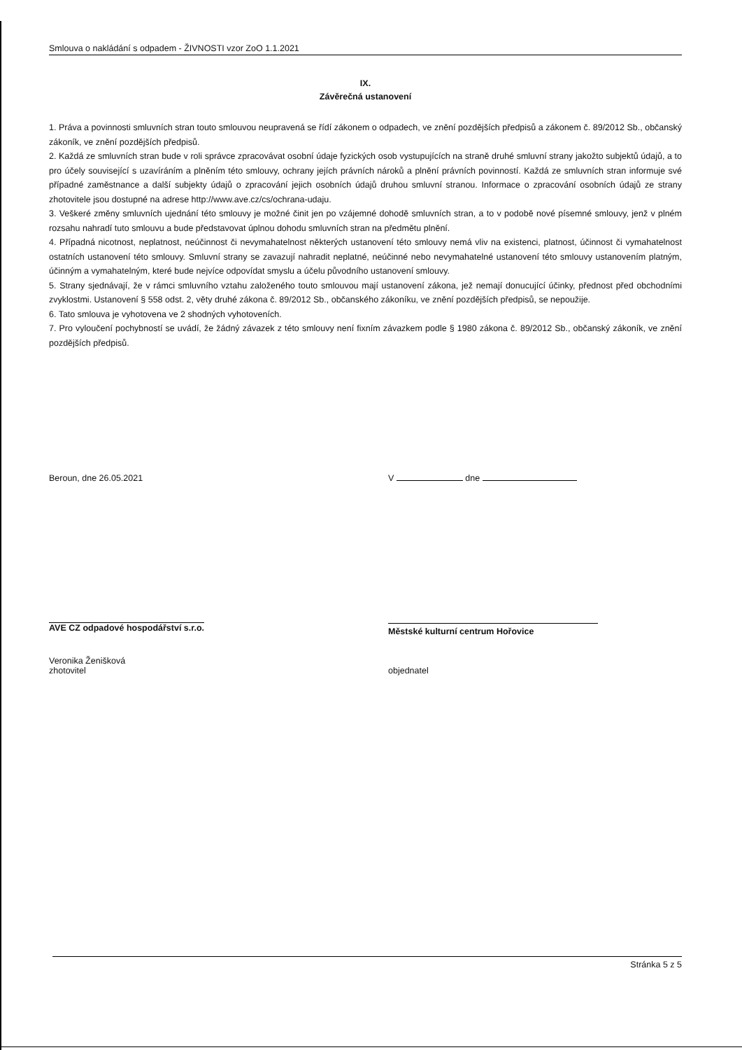Smlouva o nakládání s odpadem - ŽIVNOSTI vzor ZoO 1.1.2021
IX.
Závěrečná ustanovení
1. Práva a povinnosti smluvních stran touto smlouvou neupravená se řídí zákonem o odpadech, ve znění pozdějších předpisů a zákonem č. 89/2012 Sb., občanský zákoník, ve znění pozdějších předpisů.
2. Každá ze smluvních stran bude v roli správce zpracovávat osobní údaje fyzických osob vystupujících na straně druhé smluvní strany jakožto subjektů údajů, a to pro účely související s uzavíráním a plněním této smlouvy, ochrany jejích právních nároků a plnění právních povinností. Každá ze smluvních stran informuje své případné zaměstnance a další subjekty údajů o zpracování jejich osobních údajů druhou smluvní stranou. Informace o zpracování osobních údajů ze strany zhotovitele jsou dostupné na adrese http://www.ave.cz/cs/ochrana-udaju.
3. Veškeré změny smluvních ujednání této smlouvy je možné činit jen po vzájemné dohodě smluvních stran, a to v podobě nové písemné smlouvy, jenž v plném rozsahu nahradí tuto smlouvu a bude představovat úplnou dohodu smluvních stran na předmětu plnění.
4. Případná nicotnost, neplatnost, neúčinnost či nevymahatelnost některých ustanovení této smlouvy nemá vliv na existenci, platnost, účinnost či vymahatelnost ostatních ustanovení této smlouvy. Smluvní strany se zavazují nahradit neplatné, neúčinné nebo nevymahatelné ustanovení této smlouvy ustanovením platným, účinným a vymahatelným, které bude nejvíce odpovídat smyslu a účelu původního ustanovení smlouvy.
5. Strany sjednávají, že v rámci smluvního vztahu založeného touto smlouvou mají ustanovení zákona, jež nemají donucující účinky, přednost před obchodními zvyklostmi. Ustanovení § 558 odst. 2, věty druhé zákona č. 89/2012 Sb., občanského zákoníku, ve znění pozdějších předpisů, se nepoužije.
6. Tato smlouva je vyhotovena ve 2 shodných vyhotoveních.
7. Pro vyloučení pochybností se uvádí, že žádný závazek z této smlouvy není fixním závazkem podle § 1980 zákona č. 89/2012 Sb., občanský zákoník, ve znění pozdějších předpisů.
Beroun, dne 26.05.2021 V dne
AVE CZ odpadové hospodářství s.r.o.
Městské kulturní centrum Hořovice
Veronika Ženišková
zhotovitel
objednatel
Stránka 5 z 5